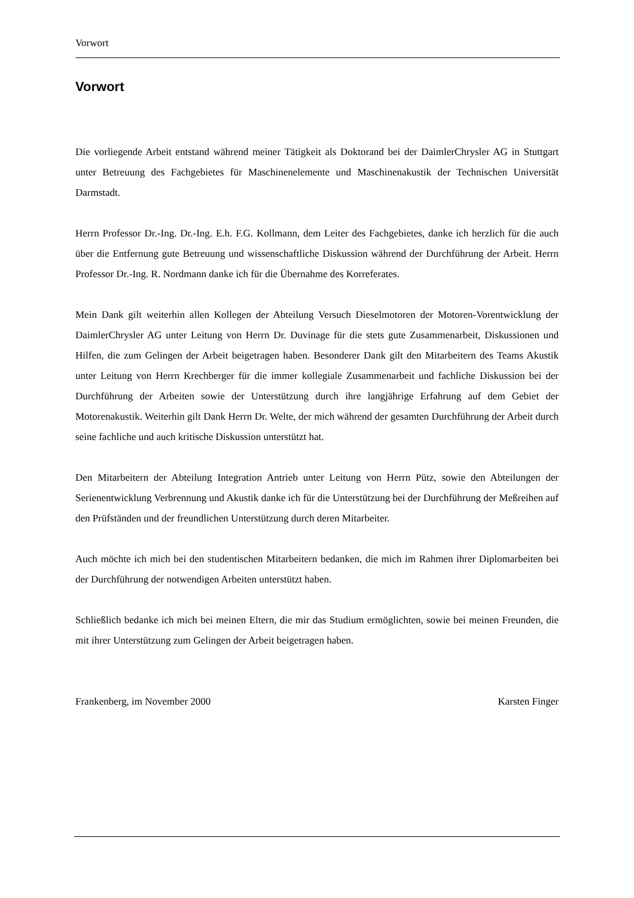Vorwort
Vorwort
Die vorliegende Arbeit entstand während meiner Tätigkeit als Doktorand bei der DaimlerChrysler AG in Stuttgart unter Betreuung des Fachgebietes für Maschinenelemente und Maschinenakustik der Technischen Universität Darmstadt.
Herrn Professor Dr.-Ing. Dr.-Ing. E.h. F.G. Kollmann, dem Leiter des Fachgebietes, danke ich herzlich für die auch über die Entfernung gute Betreuung und wissenschaftliche Diskussion während der Durchführung der Arbeit. Herrn Professor Dr.-Ing. R. Nordmann danke ich für die Übernahme des Korreferates.
Mein Dank gilt weiterhin allen Kollegen der Abteilung Versuch Dieselmotoren der Motoren-Vorentwicklung der DaimlerChrysler AG unter Leitung von Herrn Dr. Duvinage für die stets gute Zusammenarbeit, Diskussionen und Hilfen, die zum Gelingen der Arbeit beigetragen haben. Besonderer Dank gilt den Mitarbeitern des Teams Akustik unter Leitung von Herrn Krechberger für die immer kollegiale Zusammenarbeit und fachliche Diskussion bei der Durchführung der Arbeiten sowie der Unterstützung durch ihre langjährige Erfahrung auf dem Gebiet der Motorenakustik. Weiterhin gilt Dank Herrn Dr. Welte, der mich während der gesamten Durchführung der Arbeit durch seine fachliche und auch kritische Diskussion unterstützt hat.
Den Mitarbeitern der Abteilung Integration Antrieb unter Leitung von Herrn Pütz, sowie den Abteilungen der Serienentwicklung Verbrennung und Akustik danke ich für die Unterstützung bei der Durchführung der Meßreihen auf den Prüfständen und der freundlichen Unterstützung durch deren Mitarbeiter.
Auch möchte ich mich bei den studentischen Mitarbeitern bedanken, die mich im Rahmen ihrer Diplomarbeiten bei der Durchführung der notwendigen Arbeiten unterstützt haben.
Schließlich bedanke ich mich bei meinen Eltern, die mir das Studium ermöglichten, sowie bei meinen Freunden, die mit ihrer Unterstützung zum Gelingen der Arbeit beigetragen haben.
Frankenberg, im November 2000 Karsten Finger